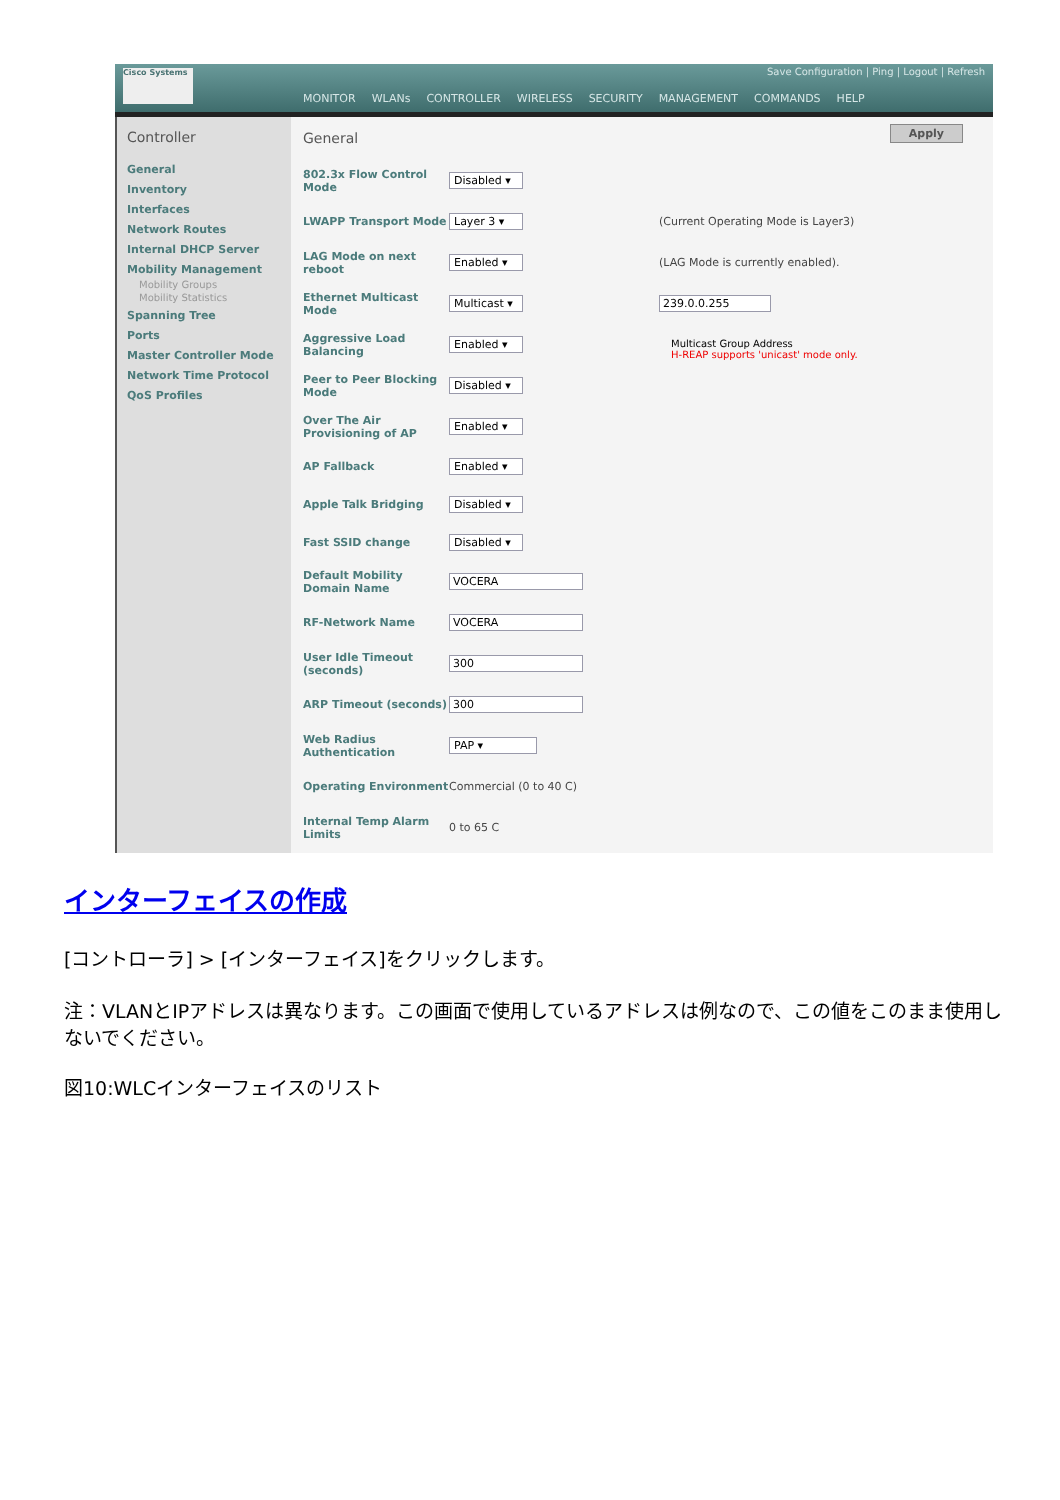Cisco Systems
Save Configuration | Ping | Logout | Refresh
MONITOR WLANs CONTROLLER WIRELESS SECURITY MANAGEMENT COMMANDS HELP
Controller
General
Inventory
Interfaces
Network Routes
Internal DHCP Server
Mobility Management
Mobility Groups
Mobility Statistics
Spanning Tree
Ports
Master Controller Mode
Network Time Protocol
QoS Profiles
General
Apply
802.3x Flow Control Mode Disabled ▾
LWAPP Transport Mode Layer 3 ▾ (Current Operating Mode is Layer3)
LAG Mode on next reboot Enabled ▾ (LAG Mode is currently enabled).
Ethernet Multicast Mode Multicast ▾ 239.0.0.255
Multicast Group Address
H-REAP supports 'unicast' mode only.
Aggressive Load Balancing Enabled ▾
Peer to Peer Blocking Mode Disabled ▾
Over The Air Provisioning of AP Enabled ▾
AP Fallback Enabled ▾
Apple Talk Bridging Disabled ▾
Fast SSID change Disabled ▾
Default Mobility Domain Name VOCERA
RF-Network Name VOCERA
User Idle Timeout (seconds) 300
ARP Timeout (seconds) 300
Web Radius Authentication PAP ▾
Operating Environment Commercial (0 to 40 C)
Internal Temp Alarm Limits 0 to 65 C
インターフェイスの作成
[コントローラ] > [インターフェイス]をクリックします。
注：VLANとIPアドレスは異なります。この画面で使用しているアドレスは例なので、この値をこのまま使用しないでください。
図10:WLCインターフェイスのリスト